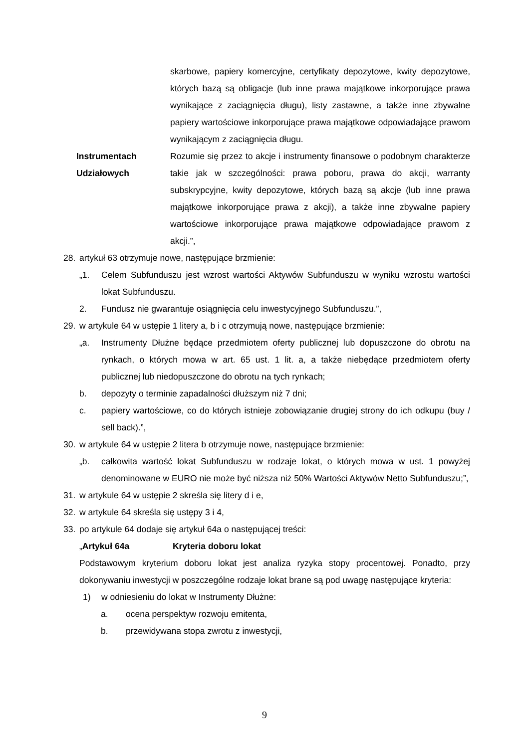skarbowe, papiery komercyjne, certyfikaty depozytowe, kwity depozytowe, których bazą są obligacje (lub inne prawa majątkowe inkorporujące prawa wynikające z zaciągnięcia długu), listy zastawne, a także inne zbywalne papiery wartościowe inkorporujące prawa majątkowe odpowiadające prawom wynikającym z zaciągnięcia długu.
Instrumentach Udziałowych
Rozumie się przez to akcje i instrumenty finansowe o podobnym charakterze takie jak w szczególności: prawa poboru, prawa do akcji, warranty subskrypcyjne, kwity depozytowe, których bazą są akcje (lub inne prawa majątkowe inkorporujące prawa z akcji), a także inne zbywalne papiery wartościowe inkorporujące prawa majątkowe odpowiadające prawom z akcji.”,
28. artykuł 63 otrzymuje nowe, następujące brzmienie:
„1. Celem Subfunduszu jest wzrost wartości Aktywów Subfunduszu w wyniku wzrostu wartości lokat Subfunduszu.
2. Fundusz nie gwarantuje osiągnięcia celu inwestycyjnego Subfunduszu.”,
29. w artykule 64 w ustępie 1 litery a, b i c otrzymują nowe, następujące brzmienie:
„a. Instrumenty Dłużne będące przedmiotem oferty publicznej lub dopuszczone do obrotu na rynkach, o których mowa w art. 65 ust. 1 lit. a, a także niebędące przedmiotem oferty publicznej lub niedopuszczone do obrotu na tych rynkach;
b. depozyty o terminie zapadalności dłuższym niż 7 dni;
c. papiery wartościowe, co do których istnieje zobowiązanie drugiej strony do ich odkupu (buy / sell back).”,
30. w artykule 64 w ustępie 2 litera b otrzymuje nowe, następujące brzmienie:
„b. całkowita wartość lokat Subfunduszu w rodzaje lokat, o których mowa w ust. 1 powyżej denominowane w EURO nie może być niższa niż 50% Wartości Aktywów Netto Subfunduszu;”,
31. w artykule 64 w ustępie 2 skreśla się litery d i e,
32. w artykule 64 skreśla się ustępy 3 i 4,
33. po artykule 64 dodaje się artykuł 64a o następującej treści:
„Artykuł 64a Kryteria doboru lokat
Podstawowym kryterium doboru lokat jest analiza ryzyka stopy procentowej. Ponadto, przy dokonywaniu inwestycji w poszczególne rodzaje lokat brane są pod uwagę następujące kryteria:
1) w odniesieniu do lokat w Instrumenty Dłużne:
a. ocena perspektyw rozwoju emitenta,
b. przewidywana stopa zwrotu z inwestycji,
9